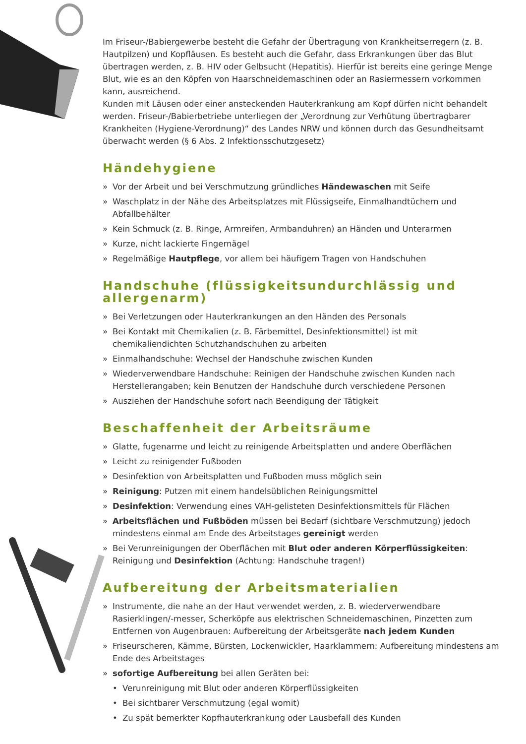Im Friseur-/Babiergewerbe besteht die Gefahr der Übertragung von Krankheitserregern (z. B. Hautpilzen) und Kopfläusen. Es besteht auch die Gefahr, dass Erkrankungen über das Blut übertragen werden, z. B. HIV oder Gelbsucht (Hepatitis). Hierfür ist bereits eine geringe Menge Blut, wie es an den Köpfen von Haarschneidemaschinen oder an Rasiermessern vorkommen kann, ausreichend.
Kunden mit Läusen oder einer ansteckenden Hauterkrankung am Kopf dürfen nicht behandelt werden. Friseur-/Babierbetriebe unterliegen der „Verordnung zur Verhütung übertragbarer Krankheiten (Hygiene-Verordnung)“ des Landes NRW und können durch das Gesundheitsamt überwacht werden (§ 6 Abs. 2 Infektionsschutzgesetz)
Händehygiene
» Vor der Arbeit und bei Verschmutzung gründliches Händewaschen mit Seife
» Waschplatz in der Nähe des Arbeitsplatzes mit Flüssigseife, Einmalhandtüchern und Abfallbehälter
» Kein Schmuck (z. B. Ringe, Armreifen, Armbanduhren) an Händen und Unterarmen
» Kurze, nicht lackierte Fingernägel
» Regelmäßige Hautpflege, vor allem bei häufigem Tragen von Handschuhen
Handschuhe (flüssigkeitsundurchlässig und allergenarm)
» Bei Verletzungen oder Hauterkrankungen an den Händen des Personals
» Bei Kontakt mit Chemikalien (z. B. Färbemittel, Desinfektionsmittel) ist mit chemikaliendichten Schutzhandschuhen zu arbeiten
» Einmalhandschuhe: Wechsel der Handschuhe zwischen Kunden
» Wiederverwendbare Handschuhe: Reinigen der Handschuhe zwischen Kunden nach Herstellerangaben; kein Benutzen der Handschuhe durch verschiedene Personen
» Ausziehen der Handschuhe sofort nach Beendigung der Tätigkeit
Beschaffenheit der Arbeitsräume
» Glatte, fugenarme und leicht zu reinigende Arbeitsplatten und andere Oberflächen
» Leicht zu reinigender Fußboden
» Desinfektion von Arbeitsplatten und Fußboden muss möglich sein
» Reinigung: Putzen mit einem handelsüblichen Reinigungsmittel
» Desinfektion: Verwendung eines VAH-gelisteten Desinfektionsmittels für Flächen
» Arbeitsflächen und Fußböden müssen bei Bedarf (sichtbare Verschmutzung) jedoch mindestens einmal am Ende des Arbeitstages gereinigt werden
» Bei Verunreinigungen der Oberflächen mit Blut oder anderen Körperflüssigkeiten: Reinigung und Desinfektion (Achtung: Handschuhe tragen!)
Aufbereitung der Arbeitsmaterialien
» Instrumente, die nahe an der Haut verwendet werden, z. B. wiederverwendbare Rasierklingen/-messer, Scherköpfe aus elektrischen Schneidemaschinen, Pinzetten zum Entfernen von Augenbrauen: Aufbereitung der Arbeitsgeräte nach jedem Kunden
» Friseurscheren, Kämme, Bürsten, Lockenwickler, Haarklammern: Aufbereitung mindestens am Ende des Arbeitstages
» sofortige Aufbereitung bei allen Geräten bei:
• Verunreinigung mit Blut oder anderen Körperflüssigkeiten
• Bei sichtbarer Verschmutzung (egal womit)
• Zu spät bemerkter Kopfhauterkrankung oder Lausbefall des Kunden